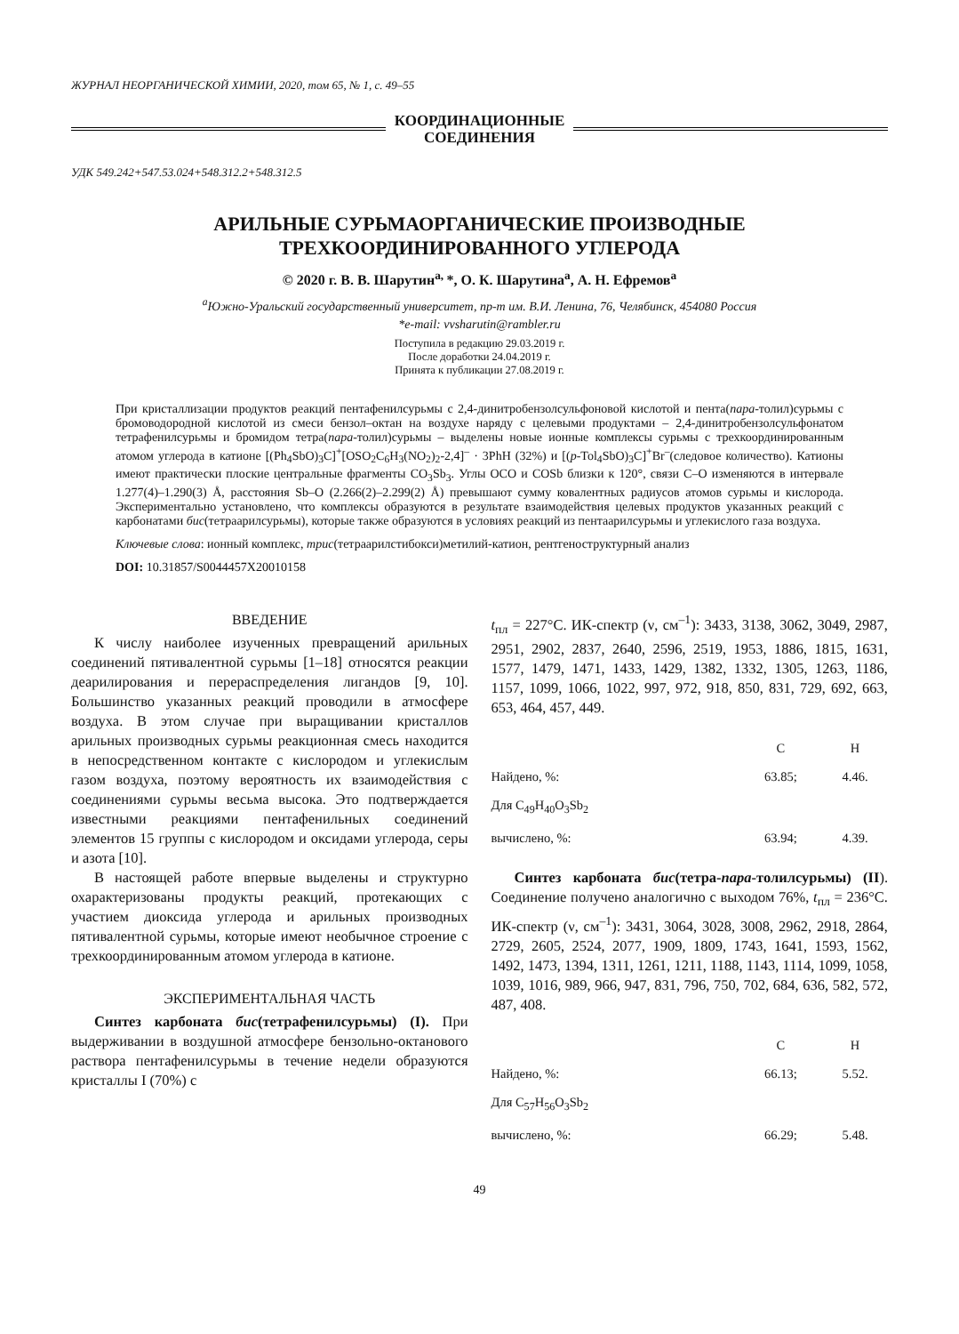ЖУРНАЛ НЕОРГАНИЧЕСКОЙ ХИМИИ, 2020, том 65, № 1, с. 49–55
КООРДИНАЦИОННЫЕ
СОЕДИНЕНИЯ
УДК 549.242+547.53.024+548.312.2+548.312.5
АРИЛЬНЫЕ СУРЬМАОРГАНИЧЕСКИЕ ПРОИЗВОДНЫЕ
ТРЕХКООРДИНИРОВАННОГО УГЛЕРОДА
© 2020 г. В. В. Шарутин<sup>a,</sup>*, О. К. Шарутина<sup>a</sup>, А. Н. Ефремов<sup>a</sup>
<sup>a</sup> Южно-Уральский государственный университет, пр-т им. В.И. Ленина, 76, Челябинск, 454080 Россия
*e-mail: vvsharutin@rambler.ru
Поступила в редакцию 29.03.2019 г.
После доработки 24.04.2019 г.
Принята к публикации 27.08.2019 г.
При кристаллизации продуктов реакций пентафенилсурьмы с 2,4-динитробензолсульфоновой кислотой и пента(пара-толил)сурьмы с бромоводородной кислотой из смеси бензол–октан на воздухе наряду с целевыми продуктами – 2,4-динитробензолсульфонатом тетрафенилсурьмы и бромидом тетра(пара-толил)сурьмы – выделены новые ионные комплексы сурьмы с трехкоординированным атомом углерода в катионе [(Ph<sub>4</sub>SbO)<sub>3</sub>C]<sup>+</sup>[OSO<sub>2</sub>C<sub>6</sub>H<sub>3</sub>(NO<sub>2</sub>)<sub>2</sub>-2,4]<sup>–</sup> · 3PhH (32%) и [(p-Tol<sub>4</sub>SbO)<sub>3</sub>C]<sup>+</sup>Br<sup>–</sup>(следовое количество). Катионы имеют практически плоские центральные фрагменты CO<sub>3</sub>Sb<sub>3</sub>. Углы OCO и COSb близки к 120°, связи C–O изменяются в интервале 1.277(4)–1.290(3) Å, расстояния Sb–O (2.266(2)–2.299(2) Å) превышают сумму ковалентных радиусов атомов сурьмы и кислорода. Экспериментально установлено, что комплексы образуются в результате взаимодействия целевых продуктов указанных реакций с карбонатами бис(тетраарилсурьмы), которые также образуются в условиях реакций из пентаарилсурьмы и углекислого газа воздуха.
Ключевые слова: ионный комплекс, трис(тетраарилстибокси)метилий-катион, рентгеноструктурный анализ
DOI: 10.31857/S0044457X20010158
ВВЕДЕНИЕ
К числу наиболее изученных превращений арильных соединений пятивалентной сурьмы [1–18] относятся реакции деарилирования и перераспределения лигандов [9, 10]. Большинство указанных реакций проводили в атмосфере воздуха. В этом случае при выращивании кристаллов арильных производных сурьмы реакционная смесь находится в непосредственном контакте с кислородом и углекислым газом воздуха, поэтому вероятность их взаимодействия с соединениями сурьмы весьма высока. Это подтверждается известными реакциями пентафенильных соединений элементов 15 группы с кислородом и оксидами углерода, серы и азота [10].
В настоящей работе впервые выделены и структурно охарактеризованы продукты реакций, протекающих с участием диоксида углерода и арильных производных пятивалентной сурьмы, которые имеют необычное строение с трехкоординированным атомом углерода в катионе.
ЭКСПЕРИМЕНТАЛЬНАЯ ЧАСТЬ
Синтез карбоната бис(тетрафенилсурьмы) (I). При выдерживании в воздушной атмосфере бензольно-октанового раствора пентафенилсурьмы в течение недели образуются кристаллы I (70%) с
t<sub>пл</sub> = 227°C. ИК-спектр (ν, см<sup>–1</sup>): 3433, 3138, 3062, 3049, 2987, 2951, 2902, 2837, 2640, 2596, 2519, 1953, 1886, 1815, 1631, 1577, 1479, 1471, 1433, 1429, 1382, 1332, 1305, 1263, 1186, 1157, 1099, 1066, 1022, 997, 972, 918, 850, 831, 729, 692, 663, 653, 464, 457, 449.
| | C | H |
| --- | --- | --- |
| Найдено, %: | 63.85; | 4.46. |
| Для C<sub>49</sub>H<sub>40</sub>O<sub>3</sub>Sb<sub>2</sub> | | |
| вычислено, %: | 63.94; | 4.39. |
Синтез карбоната бис(тетра-пара-толилсурьмы) (II). Соединение получено аналогично с выходом 76%, t<sub>пл</sub> = 236°C. ИК-спектр (ν, см<sup>–1</sup>): 3431, 3064, 3028, 3008, 2962, 2918, 2864, 2729, 2605, 2524, 2077, 1909, 1809, 1743, 1641, 1593, 1562, 1492, 1473, 1394, 1311, 1261, 1211, 1188, 1143, 1114, 1099, 1058, 1039, 1016, 989, 966, 947, 831, 796, 750, 702, 684, 636, 582, 572, 487, 408.
| | C | H |
| --- | --- | --- |
| Найдено, %: | 66.13; | 5.52. |
| Для C<sub>57</sub>H<sub>56</sub>O<sub>3</sub>Sb<sub>2</sub> | | |
| вычислено, %: | 66.29; | 5.48. |
49